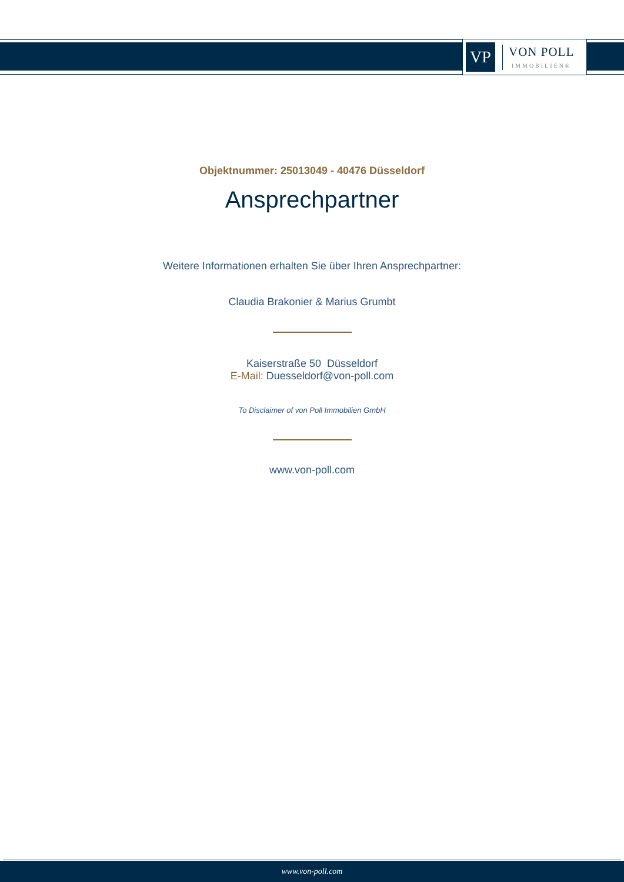VP
VON POLL
IMMOBILIEN®
Objektnummer: 25013049 - 40476 Düsseldorf
Ansprechpartner
Weitere Informationen erhalten Sie über Ihren Ansprechpartner:
Claudia Brakonier & Marius Grumbt
Kaiserstraße 50 Düsseldorf
E-Mail: Duesseldorf@von-poll.com
To Disclaimer of von Poll Immobilien GmbH
www.von-poll.com
www.von-poll.com